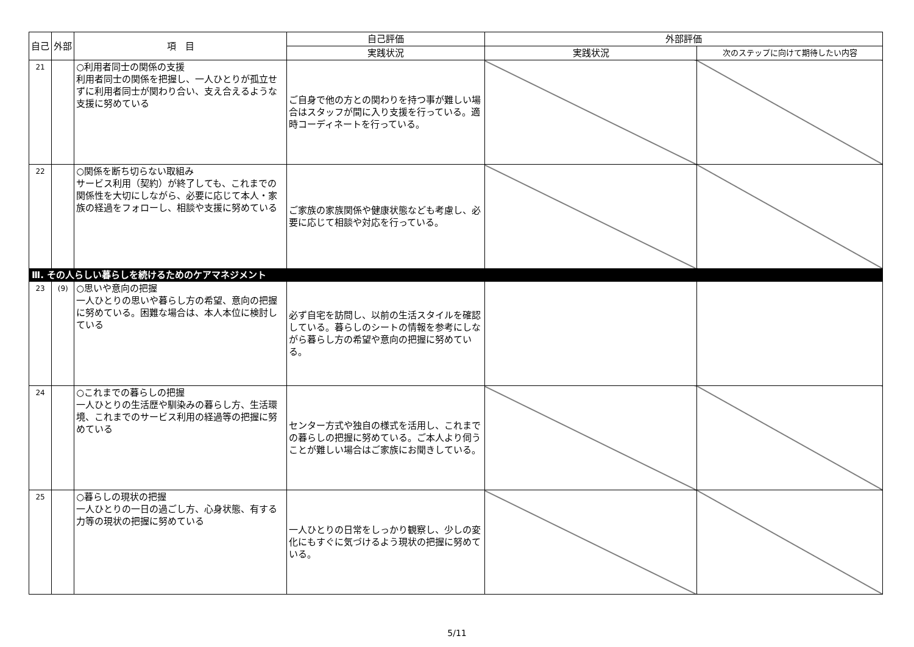| 自己 | 外部 | 項 目 | 自己評価 | 外部評価 | |
| --- | --- | --- | --- | --- | --- |
| | | | 実践状況 | 実践状況 | 次のステップに向けて期待したい内容 |
| 21 | | ○利用者同士の関係の支援 利用者同士の関係を把握し、一人ひとりが孤立せずに利用者同士が関わり合い、支え合えるような支援に努めている | ご自身で他の方との関わりを持つ事が難しい場合はスタッフが間に入り支援を行っている。適時コーディネートを行っている。 | | |
| 22 | | ○関係を断ち切らない取組み サービス利用（契約）が終了しても、これまでの関係性を大切にしながら、必要に応じて本人・家族の経過をフォローし、相談や支援に努めている | ご家族の家族関係や健康状態なども考慮し、必要に応じて相談や対応を行っている。 | | |
| Ⅲ. その人らしい暮らしを続けるためのケアマネジメント | | | | | |
| 23 | (9) | ○思いや意向の把握 一人ひとりの思いや暮らし方の希望、意向の把握に努めている。困難な場合は、本人本位に検討している | 必ず自宅を訪問し、以前の生活スタイルを確認している。暮らしのシートの情報を参考にしながら暮らし方の希望や意向の把握に努めている。 | | |
| 24 | | ○これまでの暮らしの把握 一人ひとりの生活歴や馴染みの暮らし方、生活環境、これまでのサービス利用の経過等の把握に努めている | センター方式や独自の様式を活用し、これまでの暮らしの把握に努めている。ご本人より伺うことが難しい場合はご家族にお聞きしている。 | | |
| 25 | | ○暮らしの現状の把握 一人ひとりの一日の過ごし方、心身状態、有する力等の現状の把握に努めている | 一人ひとりの日常をしっかり観察し、少しの変化にもすぐに気づけるよう現状の把握に努めている。 | | |
5/11